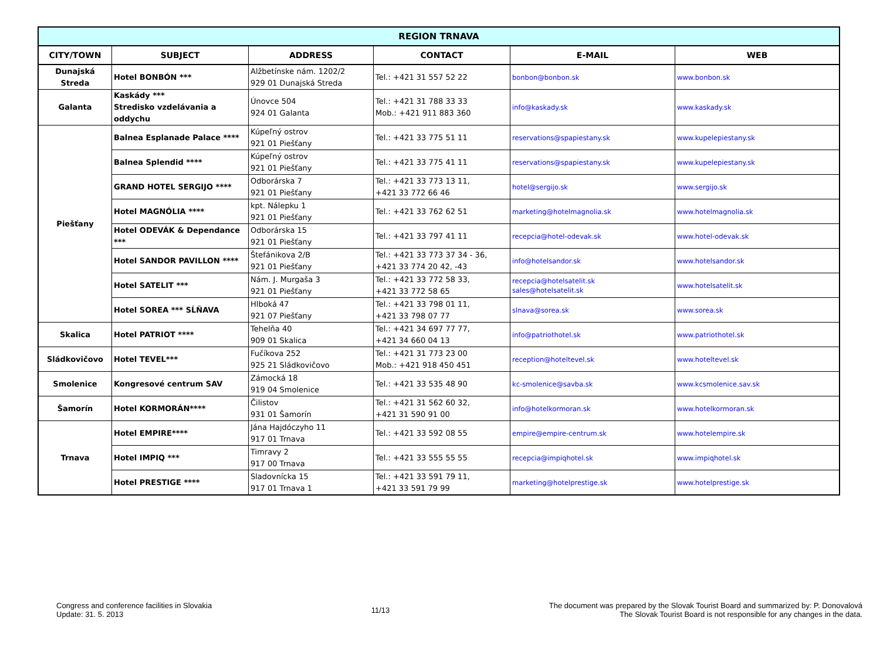| REGION TRNAVA | | | | | |
| --- | --- | --- | --- | --- | --- |
| CITY/TOWN | SUBJECT | ADDRESS | CONTACT | E-MAIL | WEB |
| Dunajská Streda | Hotel BONBÓN *** | Alžbetínske nám. 1202/2 929 01 Dunajská Streda | Tel.: +421 31 557 52 22 | bonbon@bonbon.sk | www.bonbon.sk |
| Galanta | Kaskády *** Stredisko vzdelávania a oddychu | Únovce 504 924 01 Galanta | Tel.: +421 31 788 33 33 Mob.: +421 911 883 360 | info@kaskady.sk | www.kaskady.sk |
| Piešťany | Balnea Esplanade Palace **** | Kúpeľný ostrov 921 01 Piešťany | Tel.: +421 33 775 51 11 | reservations@spapiestany.sk | www.kupelepiestany.sk |
| | Balnea Splendid **** | Kúpeľný ostrov 921 01 Piešťany | Tel.: +421 33 775 41 11 | reservations@spapiestany.sk | www.kupelepiestany.sk |
| | GRAND HOTEL SERGIJO **** | Odborárska 7 921 01 Piešťany | Tel.: +421 33 773 13 11, +421 33 772 66 46 | hotel@sergijo.sk | www.sergijo.sk |
| | Hotel MAGNÓLIA **** | kpt. Nálepku 1 921 01 Piešťany | Tel.: +421 33 762 62 51 | marketing@hotelmagnolia.sk | www.hotelmagnolia.sk |
| | Hotel ODEVÁK & Dependance *** | Odborárska 15 921 01 Piešťany | Tel.: +421 33 797 41 11 | recepcia@hotel-odevak.sk | www.hotel-odevak.sk |
| | Hotel SANDOR PAVILLON **** | Štefánikova 2/B 921 01 Piešťany | Tel.: +421 33 773 37 34 - 36, +421 33 774 20 42, -43 | info@hotelsandor.sk | www.hotelsandor.sk |
| | Hotel SATELIT *** | Nám. J. Murgaša 3 921 01 Piešťany | Tel.: +421 33 772 58 33, +421 33 772 58 65 | recepcia@hotelsatelit.sk sales@hotelsatelit.sk | www.hotelsatelit.sk |
| | Hotel SOREA *** SĹŇAVA | Hlboká 47 921 07 Piešťany | Tel.: +421 33 798 01 11, +421 33 798 07 77 | slnava@sorea.sk | www.sorea.sk |
| Skalica | Hotel PATRIOT **** | Tehelňa 40 909 01 Skalica | Tel.: +421 34 697 77 77, +421 34 660 04 13 | info@patriothotel.sk | www.patriothotel.sk |
| Sládkovičovo | Hotel TEVEL*** | Fučíkova 252 925 21 Sládkovičovo | Tel.: +421 31 773 23 00 Mob.: +421 918 450 451 | reception@hoteltevel.sk | www.hoteltevel.sk |
| Smolenice | Kongresové centrum SAV | Zámocká 18 919 04 Smolenice | Tel.: +421 33 535 48 90 | kc-smolenice@savba.sk | www.kcsmolenice.sav.sk |
| Šamorín | Hotel KORMORÁN**** | Čilistov 931 01 Šamorín | Tel.: +421 31 562 60 32, +421 31 590 91 00 | info@hotelkormoran.sk | www.hotelkormoran.sk |
| Trnava | Hotel EMPIRE**** | Jána Hajdóczyho 11 917 01 Trnava | Tel.: +421 33 592 08 55 | empire@empire-centrum.sk | www.hotelempire.sk |
| | Hotel IMPIQ *** | Timravy 2 917 00 Trnava | Tel.: +421 33 555 55 55 | recepcia@impiqhotel.sk | www.impiqhotel.sk |
| | Hotel PRESTIGE **** | Sladovnícka 15 917 01 Trnava 1 | Tel.: +421 33 591 79 11, +421 33 591 79 99 | marketing@hotelprestige.sk | www.hotelprestige.sk |
Congress and conference facilities in Slovakia
Update: 31. 5. 2013
11/13 The document was prepared by the Slovak Tourist Board and summarized by: P. Donovalová
The Slovak Tourist Board is not responsible for any changes in the data.